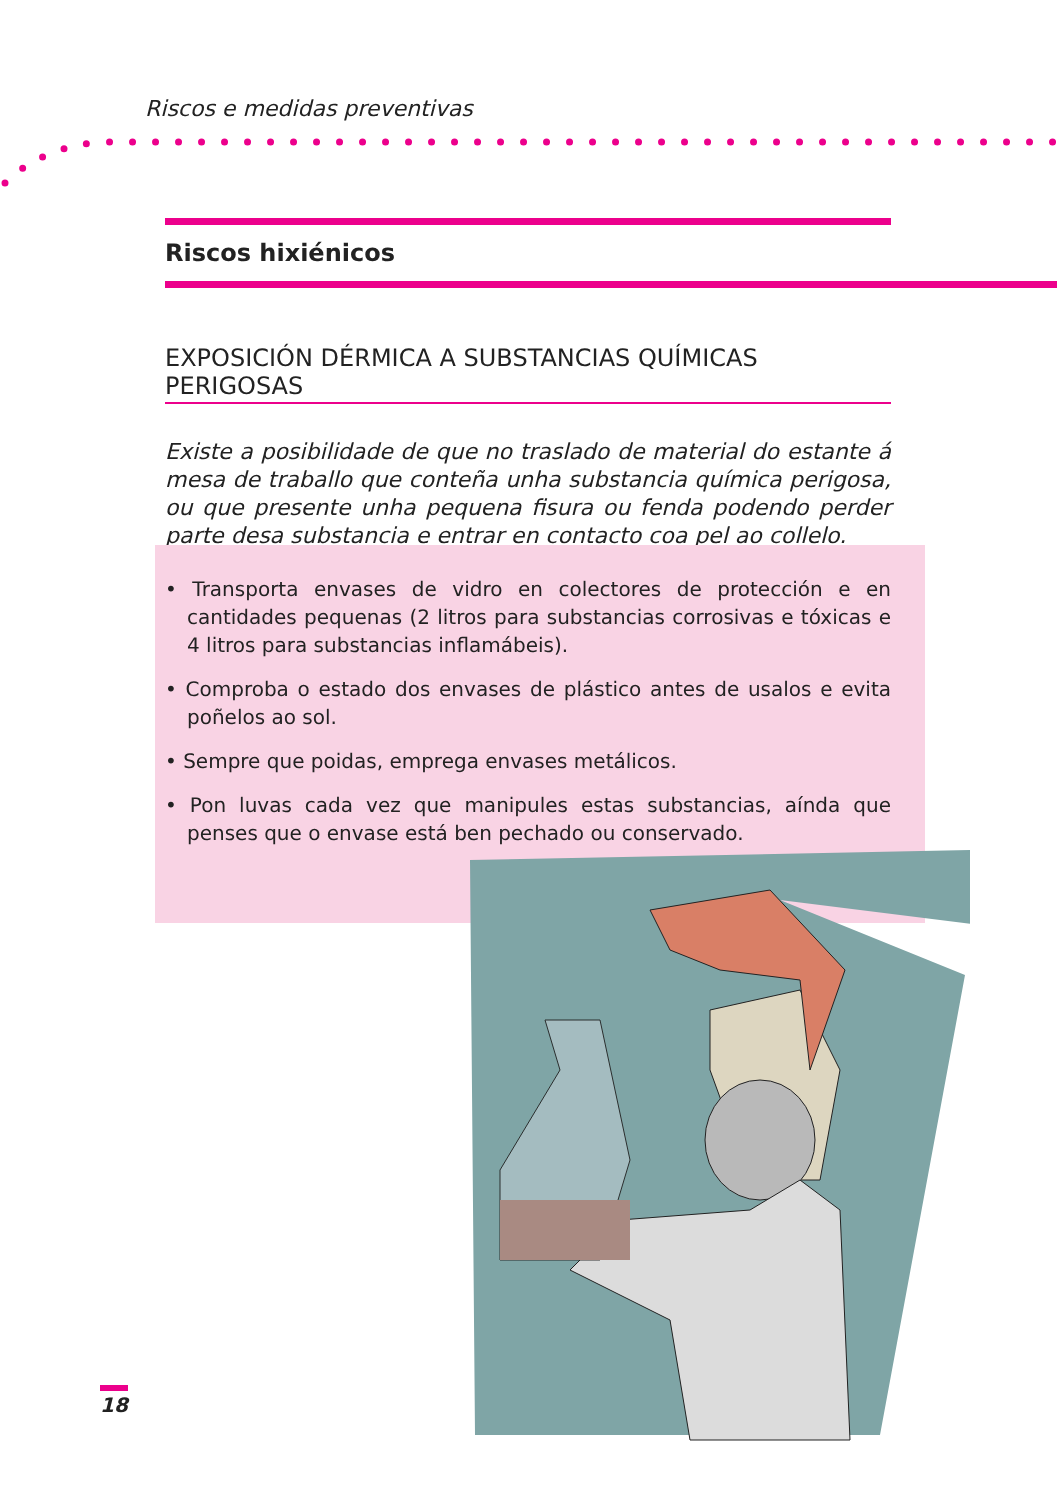Riscos e medidas preventivas
Riscos hixiénicos
EXPOSICIÓN DÉRMICA A SUBSTANCIAS QUÍMICAS PERIGOSAS
Existe a posibilidade de que no traslado de material do estante á mesa de traballo que conteña unha substancia química perigosa, ou que presente unha pequena fisura ou fenda podendo perder parte desa substancia e entrar en contacto coa pel ao collelo.
• Transporta envases de vidro en colectores de protección e en cantidades pequenas (2 litros para substancias corrosivas e tóxicas e 4 litros para substancias inflamábeis).
• Comproba o estado dos envases de plástico antes de usalos e evita poñelos ao sol.
• Sempre que poidas, emprega envases metálicos.
• Pon luvas cada vez que manipules estas substancias, aínda que penses que o envase está ben pechado ou conservado.
18